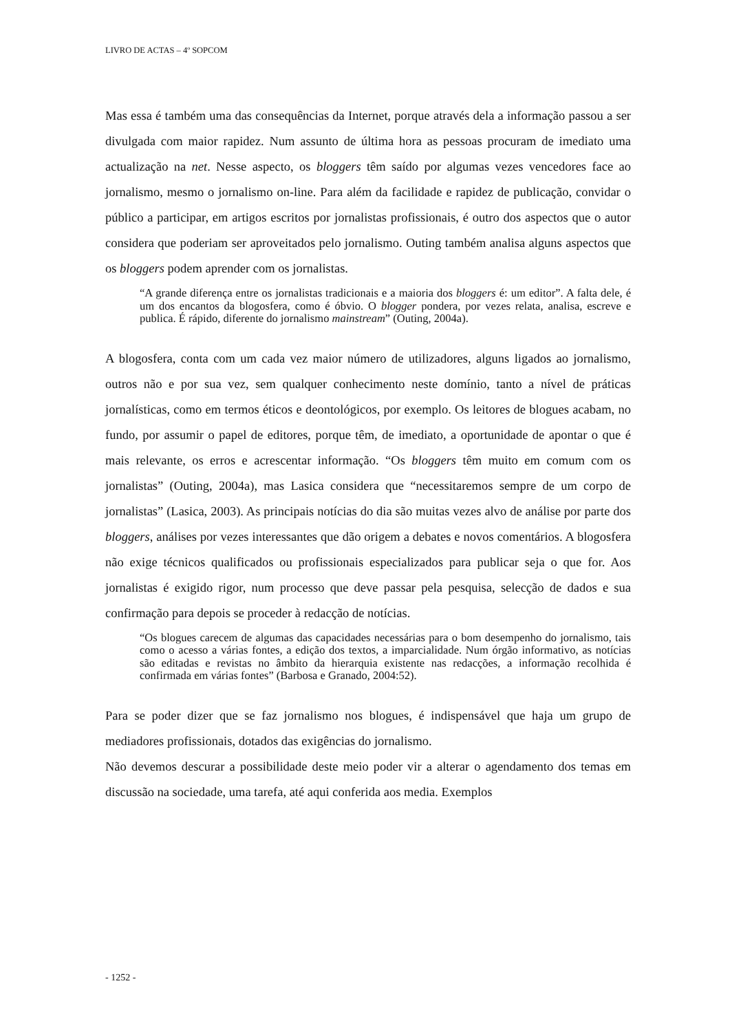LIVRO DE ACTAS – 4º SOPCOM
Mas essa é também uma das consequências da Internet, porque através dela a informação passou a ser divulgada com maior rapidez. Num assunto de última hora as pessoas procuram de imediato uma actualização na net. Nesse aspecto, os bloggers têm saído por algumas vezes vencedores face ao jornalismo, mesmo o jornalismo on-line. Para além da facilidade e rapidez de publicação, convidar o público a participar, em artigos escritos por jornalistas profissionais, é outro dos aspectos que o autor considera que poderiam ser aproveitados pelo jornalismo. Outing também analisa alguns aspectos que os bloggers podem aprender com os jornalistas.
“A grande diferença entre os jornalistas tradicionais e a maioria dos bloggers é: um editor”. A falta dele, é um dos encantos da blogosfera, como é óbvio. O blogger pondera, por vezes relata, analisa, escreve e publica. É rápido, diferente do jornalismo mainstream” (Outing, 2004a).
A blogosfera, conta com um cada vez maior número de utilizadores, alguns ligados ao jornalismo, outros não e por sua vez, sem qualquer conhecimento neste domínio, tanto a nível de práticas jornalísticas, como em termos éticos e deontológicos, por exemplo. Os leitores de blogues acabam, no fundo, por assumir o papel de editores, porque têm, de imediato, a oportunidade de apontar o que é mais relevante, os erros e acrescentar informação. “Os bloggers têm muito em comum com os jornalistas” (Outing, 2004a), mas Lasica considera que “necessitaremos sempre de um corpo de jornalistas” (Lasica, 2003). As principais notícias do dia são muitas vezes alvo de análise por parte dos bloggers, análises por vezes interessantes que dão origem a debates e novos comentários. A blogosfera não exige técnicos qualificados ou profissionais especializados para publicar seja o que for. Aos jornalistas é exigido rigor, num processo que deve passar pela pesquisa, selecção de dados e sua confirmação para depois se proceder à redacção de notícias.
“Os blogues carecem de algumas das capacidades necessárias para o bom desempenho do jornalismo, tais como o acesso a várias fontes, a edição dos textos, a imparcialidade. Num órgão informativo, as notícias são editadas e revistas no âmbito da hierarquia existente nas redacções, a informação recolhida é confirmada em várias fontes” (Barbosa e Granado, 2004:52).
Para se poder dizer que se faz jornalismo nos blogues, é indispensável que haja um grupo de mediadores profissionais, dotados das exigências do jornalismo.
Não devemos descurar a possibilidade deste meio poder vir a alterar o agendamento dos temas em discussão na sociedade, uma tarefa, até aqui conferida aos media. Exemplos
- 1252 -